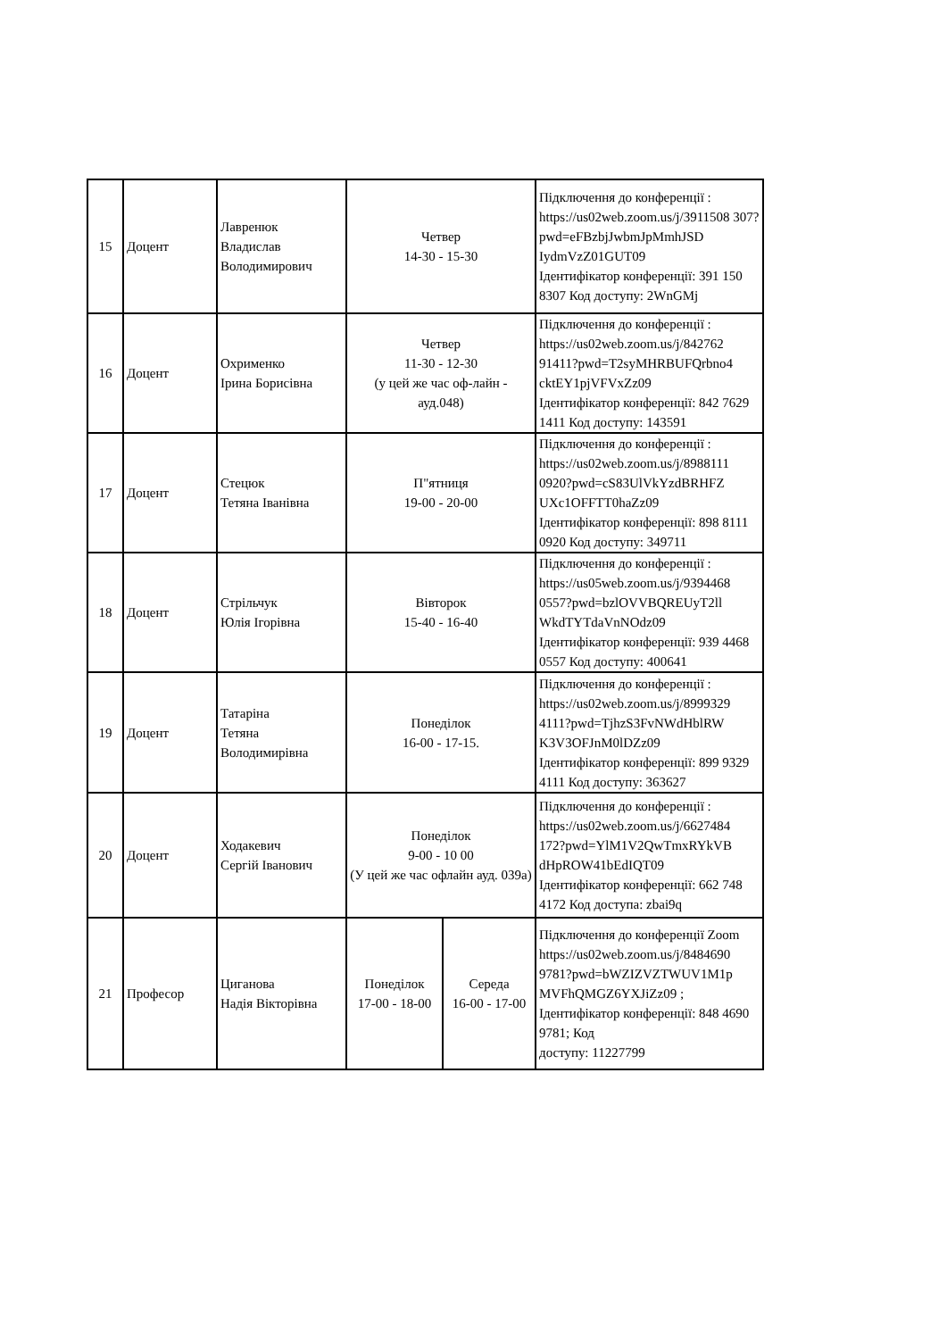| 15 | Доцент | Лавренюк Владислав Володимирович | Четвер 14-30 - 15-30 | | Підключення до конференції : https://us02web.zoom.us/j/3911508 307?pwd=eFBzbjJwbmJpMmhJSD IydmVzZ01GUT09 Ідентифікатор конференції: 391 150 8307 Код доступу: 2WnGMj |
| 16 | Доцент | Охрименко Ірина Борисівна | Четвер 11-30 - 12-30 (у цей же час оф-лайн - ауд.048) | | Підключення до конференції : https://us02web.zoom.us/j/842762 91411?pwd=T2syMHRBUFQrbno4 cktEY1pjVFVxZz09 Ідентифікатор конференції: 842 7629 1411 Код доступу: 143591 |
| 17 | Доцент | Стецюк Тетяна Іванівна | П"ятниця 19-00 - 20-00 | | Підключення до конференції : https://us02web.zoom.us/j/8988111 0920?pwd=cS83UlVkYzdBRHFZ UXc1OFFTT0haZz09 Ідентифікатор конференції: 898 8111 0920 Код доступу: 349711 |
| 18 | Доцент | Стрільчук Юлія Ігорівна | Вівторок 15-40 - 16-40 | | Підключення до конференції : https://us05web.zoom.us/j/9394468 0557?pwd=bzlOVVBQREUyT2ll WkdTYTdaVnNOdz09 Ідентифікатор конференції: 939 4468 0557 Код доступу: 400641 |
| 19 | Доцент | Татаріна Тетяна Володимирівна | Понеділок 16-00 - 17-15. | | Підключення до конференції : https://us02web.zoom.us/j/8999329 4111?pwd=TjhzS3FvNWdHblRW K3V3OFJnM0lDZz09 Ідентифікатор конференції: 899 9329 4111 Код доступу: 363627 |
| 20 | Доцент | Ходакевич Сергій Іванович | Понеділок 9-00 - 10 00 (У цей же час офлайн ауд. 039а) | | Підключення до конференції : https://us02web.zoom.us/j/6627484 172?pwd=YlM1V2QwTmxRYkVB dHpROW41bEdIQT09 Ідентифікатор конференції: 662 748 4172 Код доступа: zbai9q |
| 21 | Професор | Циганова Надія Вікторівна | Понеділок 17-00 - 18-00 | Середа 16-00 - 17-00 | Підключення до конференції Zoom https://us02web.zoom.us/j/8484690 9781?pwd=bWZIZVZTWUV1M1p MVFhQMGZ6YXJiZz09 ; Ідентифікатор конференції: 848 4690 9781; Код доступу: 11227799 |